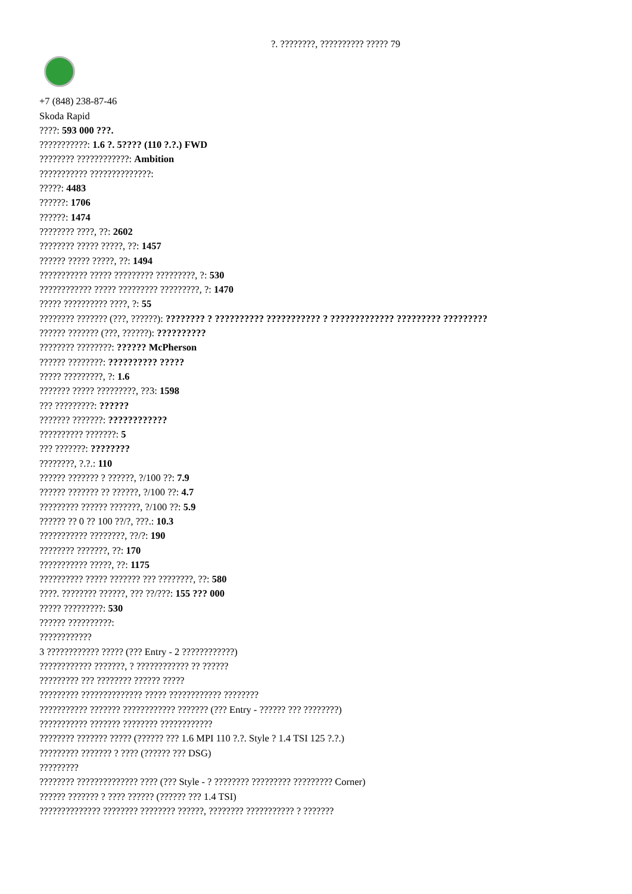?. ????????, ?????????? ????? 79
+7 (848) 238-87-46
Skoda Rapid
????: 593 000 ???.
???????????: 1.6 ?. 5???? (110 ?.?.) FWD
???????? ????????????: Ambition
??????????? ??????????????:
?????: 4483
??????: 1706
??????: 1474
???????? ????, ??: 2602
???????? ????? ?????, ??: 1457
?????? ????? ?????, ??: 1494
??????????? ????? ????????? ?????????, ?: 530
???????????? ????? ????????? ?????????, ?: 1470
????? ?????????? ????, ?: 55
???????? ??????? (???, ??????): ???????? ? ?????????? ??????????? ? ????????????? ????????? ?????????
?????? ??????? (???, ??????): ??????????
???????? ????????: ?????? McPherson
?????? ????????: ?????????? ?????
????? ?????????, ?: 1.6
??????? ????? ?????????, ??3: 1598
??? ?????????: ??????
??????? ???????: ????????????
?????????? ???????: 5
??? ???????: ????????
????????, ?.?.: 110
?????? ??????? ? ??????, ?/100 ??: 7.9
?????? ??????? ?? ??????, ?/100 ??: 4.7
????????? ?????? ???????, ?/100 ??: 5.9
?????? ?? 0 ?? 100 ??/?, ???.: 10.3
??????????? ????????, ??/?: 190
???????? ???????, ??: 170
??????????? ?????, ??: 1175
?????????? ????? ??????? ??? ????????, ??: 580
????. ???????? ??????, ??? ??/???: 155 ??? 000
????? ?????????: 530
?????? ??????????:
????????????
3 ???????????? ????? (??? Entry - 2 ????????????)
???????????? ???????, ? ???????????? ?? ??????
????????? ??? ???????? ?????? ?????
????????? ?????????????? ????? ???????????? ????????
??????????? ??????? ???????????? ??????? (??? Entry - ?????? ??? ????????)
??????????? ??????? ???????? ????????????
???????? ??????? ????? (?????? ??? 1.6 MPI 110 ?.?. Style ? 1.4 TSI 125 ?.?.)
????????? ??????? ? ???? (?????? ??? DSG)
?????????
???????? ?????????????? ???? (??? Style - ? ???????? ????????? ????????? Corner)
?????? ??????? ? ???? ?????? (?????? ??? 1.4 TSI)
?????????????? ???????? ???????? ??????, ???????? ??????????? ? ???????